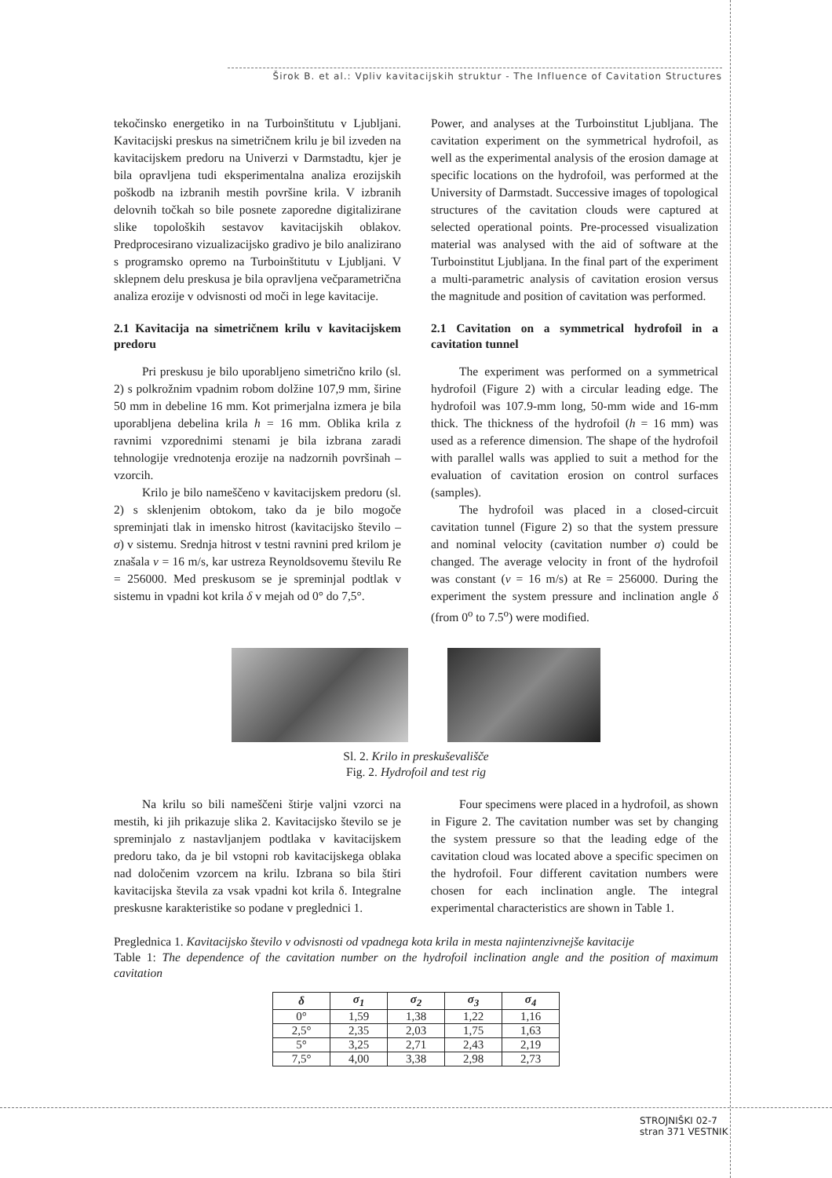Širok B. et al.: Vpliv kavitacijskih struktur - The Influence of Cavitation Structures
tekočinsko energetiko in na Turboinštitutu v Ljubljani. Kavitacijski preskus na simetričnem krilu je bil izveden na kavitacijskem predoru na Univerzi v Darmstadtu, kjer je bila opravljena tudi eksperimentalna analiza erozijskih poškodb na izbranih mestih površine krila. V izbranih delovnih točkah so bile posnete zaporedne digitalizirane slike topoloških sestavov kavitacijskih oblakov. Predprocesirano vizualizacijsko gradivo je bilo analizirano s programsko opremo na Turboinštitutu v Ljubljani. V sklepnem delu preskusa je bila opravljena večparametrična analiza erozije v odvisnosti od moči in lege kavitacije.
2.1 Kavitacija na simetričnem krilu v kavitacijskem predoru
Pri preskusu je bilo uporabljeno simetrično krilo (sl. 2) s polkrožnim vpadnim robom dolžine 107,9 mm, širine 50 mm in debeline 16 mm. Kot primerjalna izmera je bila uporabljena debelina krila h = 16 mm. Oblika krila z ravnimi vzporednimi stenami je bila izbrana zaradi tehnologije vrednotenja erozije na nadzornih površinah – vzorcih.
Krilo je bilo nameščeno v kavitacijskem predoru (sl. 2) s sklenjenim obtokom, tako da je bilo mogoče spreminjati tlak in imensko hitrost (kavitacijsko število – σ) v sistemu. Srednja hitrost v testni ravnini pred krilom je znašala v = 16 m/s, kar ustreza Reynoldsovemu številu Re = 256000. Med preskusom se je spreminjal podtlak v sistemu in vpadni kot krila δ v mejah od 0° do 7,5°.
Power, and analyses at the Turboinstitut Ljubljana. The cavitation experiment on the symmetrical hydrofoil, as well as the experimental analysis of the erosion damage at specific locations on the hydrofoil, was performed at the University of Darmstadt. Successive images of topological structures of the cavitation clouds were captured at selected operational points. Pre-processed visualization material was analysed with the aid of software at the Turboinstitut Ljubljana. In the final part of the experiment a multi-parametric analysis of cavitation erosion versus the magnitude and position of cavitation was performed.
2.1 Cavitation on a symmetrical hydrofoil in a cavitation tunnel
The experiment was performed on a symmetrical hydrofoil (Figure 2) with a circular leading edge. The hydrofoil was 107.9-mm long, 50-mm wide and 16-mm thick. The thickness of the hydrofoil (h = 16 mm) was used as a reference dimension. The shape of the hydrofoil with parallel walls was applied to suit a method for the evaluation of cavitation erosion on control surfaces (samples).
The hydrofoil was placed in a closed-circuit cavitation tunnel (Figure 2) so that the system pressure and nominal velocity (cavitation number σ) could be changed. The average velocity in front of the hydrofoil was constant (v = 16 m/s) at Re = 256000. During the experiment the system pressure and inclination angle δ (from 0<sup>o</sup> to 7.5<sup>o</sup>) were modified.
Sl. 2. Krilo in preskuševališče
Fig. 2. Hydrofoil and test rig
Na krilu so bili nameščeni štirje valjni vzorci na mestih, ki jih prikazuje slika 2. Kavitacijsko število se je spreminjalo z nastavljanjem podtlaka v kavitacijskem predoru tako, da je bil vstopni rob kavitacijskega oblaka nad določenim vzorcem na krilu. Izbrana so bila štiri kavitacijska števila za vsak vpadni kot krila δ. Integralne preskusne karakteristike so podane v preglednici 1.
Four specimens were placed in a hydrofoil, as shown in Figure 2. The cavitation number was set by changing the system pressure so that the leading edge of the cavitation cloud was located above a specific specimen on the hydrofoil. Four different cavitation numbers were chosen for each inclination angle. The integral experimental characteristics are shown in Table 1.
Preglednica 1. Kavitacijsko število v odvisnosti od vpadnega kota krila in mesta najintenzivnejše kavitacije
Table 1: The dependence of the cavitation number on the hydrofoil inclination angle and the position of maximum cavitation
| δ | σ<sub>1</sub> | σ<sub>2</sub> | σ<sub>3</sub> | σ<sub>4</sub> |
| --- | --- | --- | --- | --- |
| 0° | 1,59 | 1,38 | 1,22 | 1,16 |
| 2,5° | 2,35 | 2,03 | 1,75 | 1,63 |
| 5° | 3,25 | 2,71 | 2,43 | 2,19 |
| 7,5° | 4,00 | 3,38 | 2,98 | 2,73 |
STROJNIŠKI 02-7
stran 371 VESTNIK